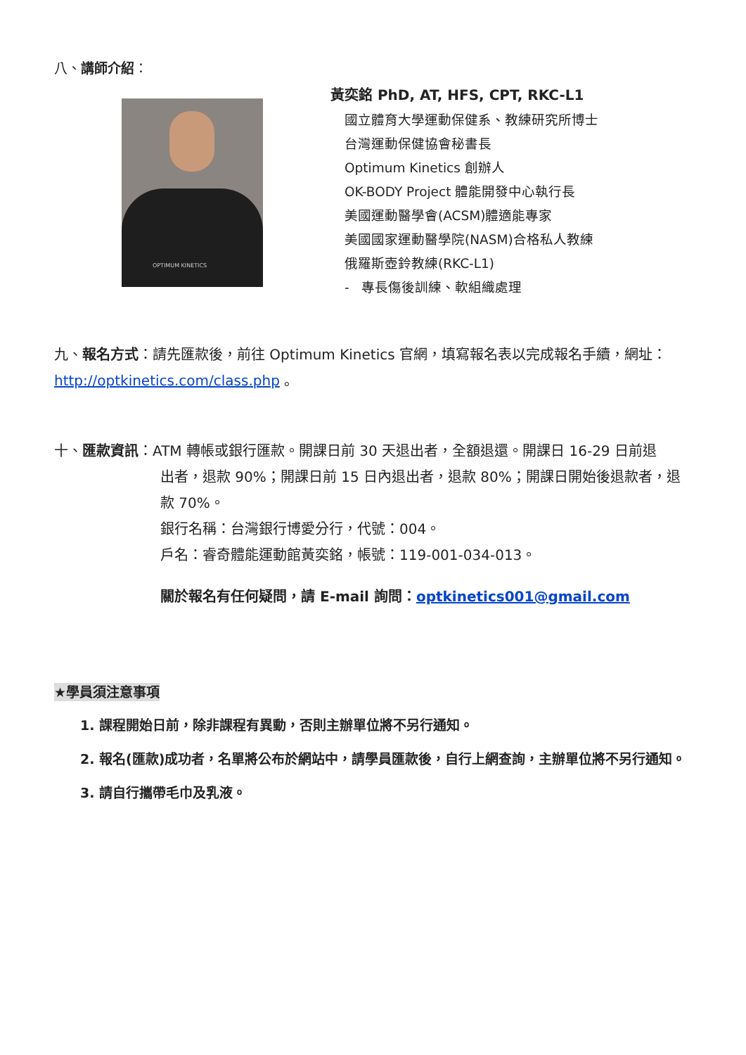八、講師介紹：
OPTIMUM KINETICS
黃奕銘 PhD, AT, HFS, CPT, RKC-L1
國立體育大學運動保健系、教練研究所博士
台灣運動保健協會秘書長
Optimum Kinetics 創辦人
OK-BODY Project 體能開發中心執行長
美國運動醫學會(ACSM)體適能專家
美國國家運動醫學院(NASM)合格私人教練
俄羅斯壺鈴教練(RKC-L1)
- 專長傷後訓練、軟組織處理
九、報名方式：請先匯款後，前往 Optimum Kinetics 官網，填寫報名表以完成報名手續，網址：http://optkinetics.com/class.php 。
十、匯款資訊：ATM 轉帳或銀行匯款。開課日前 30 天退出者，全額退還。開課日 16-29 日前退
出者，退款 90%；開課日前 15 日內退出者，退款 80%；開課日開始後退款者，退款 70%。
銀行名稱：台灣銀行博愛分行，代號：004。
戶名：睿奇體能運動館黃奕銘，帳號：119-001-034-013。
關於報名有任何疑問，請 E-mail 詢問：optkinetics001@gmail.com
★學員須注意事項
1. 課程開始日前，除非課程有異動，否則主辦單位將不另行通知。
2. 報名(匯款)成功者，名單將公布於網站中，請學員匯款後，自行上網查詢，主辦單位將不另行通知。
3. 請自行攜帶毛巾及乳液。